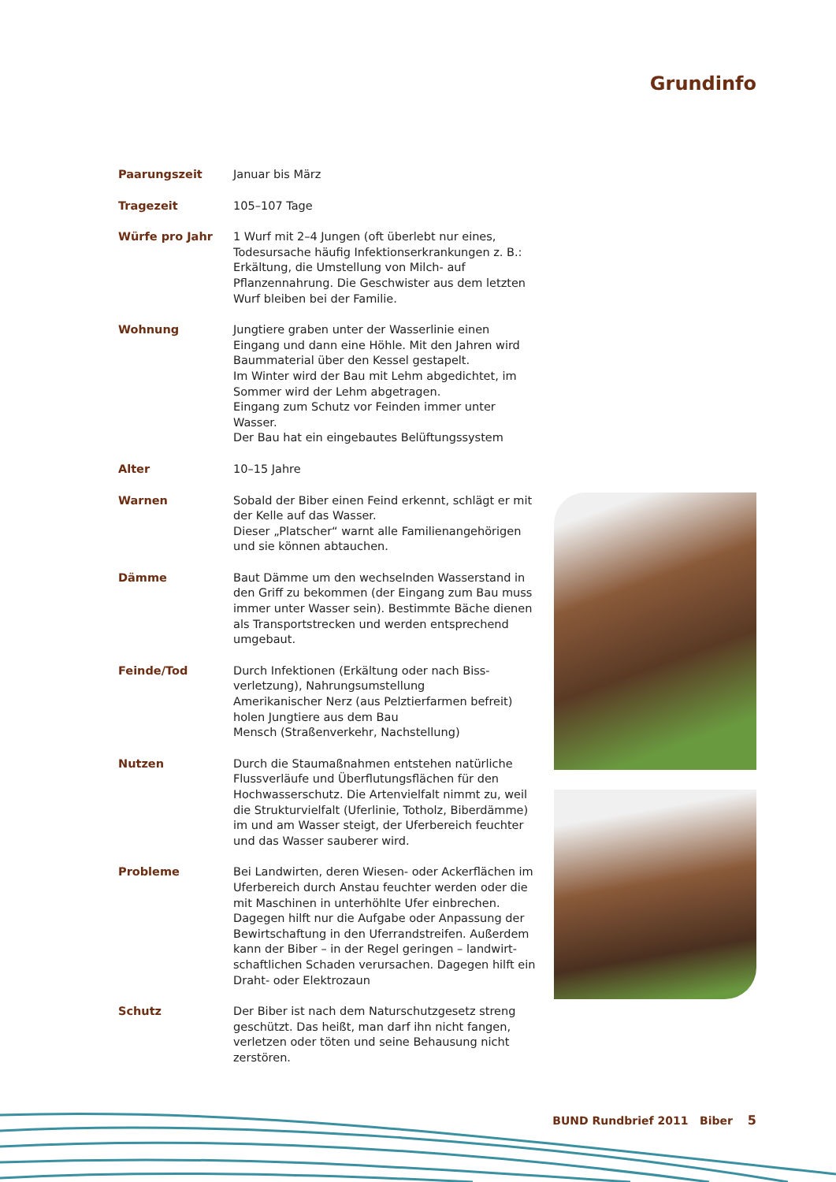Grundinfo
| Paarungszeit | Januar bis März |
| Tragezeit | 105–107 Tage |
| Würfe pro Jahr | 1 Wurf mit 2–4 Jungen (oft überlebt nur eines, Todesursache häufig Infektionserkrankungen z. B.: Erkältung, die Umstellung von Milch- auf Pflanzennahrung. Die Geschwister aus dem letzten Wurf bleiben bei der Familie. |
| Wohnung | Jungtiere graben unter der Wasserlinie einen Eingang und dann eine Höhle. Mit den Jahren wird Baummaterial über den Kessel gestapelt. Im Winter wird der Bau mit Lehm abgedichtet, im Sommer wird der Lehm abgetragen. Eingang zum Schutz vor Feinden immer unter Wasser. Der Bau hat ein eingebautes Belüftungssystem |
| Alter | 10–15 Jahre |
| Warnen | Sobald der Biber einen Feind erkennt, schlägt er mit der Kelle auf das Wasser. Dieser „Platscher“ warnt alle Familienangehörigen und sie können abtauchen. |
| Dämme | Baut Dämme um den wechselnden Wasserstand in den Griff zu bekommen (der Eingang zum Bau muss immer unter Wasser sein). Bestimmte Bäche dienen als Transportstrecken und werden entsprechend umgebaut. |
| Feinde/Tod | Durch Infektionen (Erkältung oder nach Biss-verletzung), Nahrungsumstellung Amerikanischer Nerz (aus Pelztierfarmen befreit) holen Jungtiere aus dem Bau Mensch (Straßenverkehr, Nachstellung) |
| Nutzen | Durch die Staumaßnahmen entstehen natürliche Flussverläufe und Überflutungsflächen für den Hochwasserschutz. Die Artenvielfalt nimmt zu, weil die Strukturvielfalt (Uferlinie, Totholz, Biberdämme) im und am Wasser steigt, der Uferbereich feuchter und das Wasser sauberer wird. |
| Probleme | Bei Landwirten, deren Wiesen- oder Ackerflächen im Uferbereich durch Anstau feuchter werden oder die mit Maschinen in unterhöhlte Ufer einbrechen. Dagegen hilft nur die Aufgabe oder Anpassung der Bewirtschaftung in den Uferrandstreifen. Außerdem kann der Biber – in der Regel geringen – landwirt-schaftlichen Schaden verursachen. Dagegen hilft ein Draht- oder Elektrozaun |
| Schutz | Der Biber ist nach dem Naturschutzgesetz streng geschützt. Das heißt, man darf ihn nicht fangen, verletzen oder töten und seine Behausung nicht zerstören. |
BUND Rundbrief 2011 Biber 5